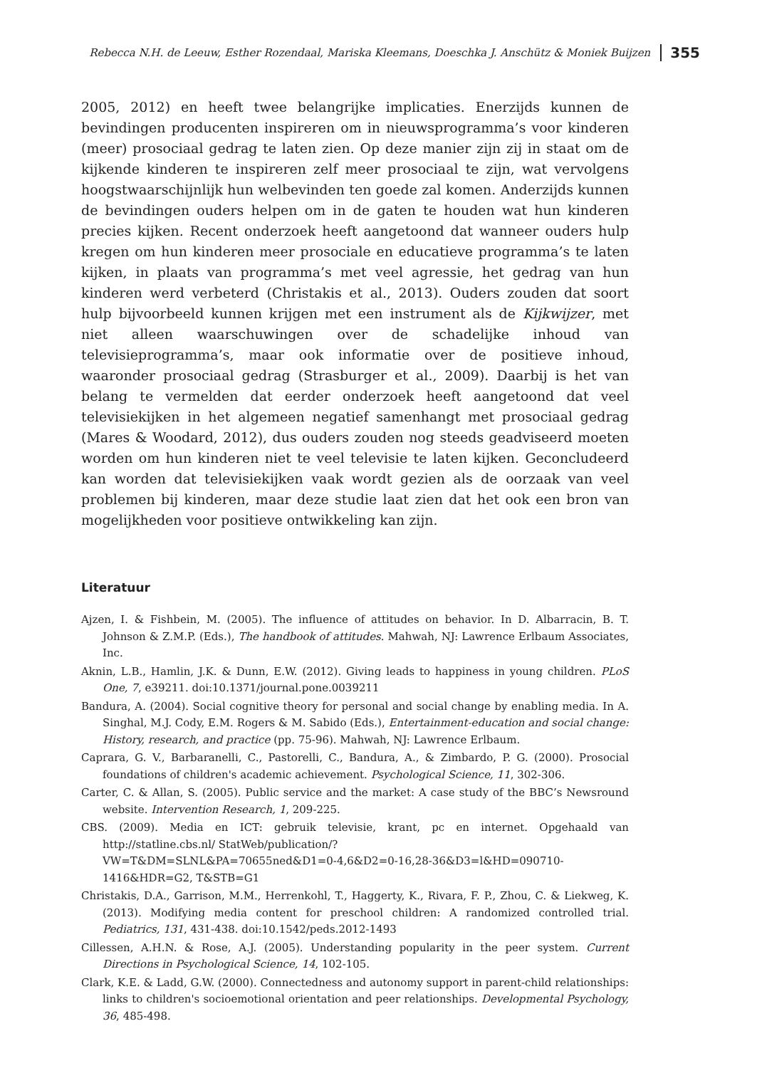Rebecca N.H. de Leeuw, Esther Rozendaal, Mariska Kleemans, Doeschka J. Anschütz & Moniek Buijzen 355
2005, 2012) en heeft twee belangrijke implicaties. Enerzijds kunnen de bevindingen producenten inspireren om in nieuwsprogramma’s voor kinderen (meer) prosociaal gedrag te laten zien. Op deze manier zijn zij in staat om de kijkende kinderen te inspireren zelf meer prosociaal te zijn, wat vervolgens hoogstwaarschijnlijk hun welbevinden ten goede zal komen. Anderzijds kunnen de bevindingen ouders helpen om in de gaten te houden wat hun kinderen precies kijken. Recent onderzoek heeft aangetoond dat wanneer ouders hulp kregen om hun kinderen meer prosociale en educatieve programma’s te laten kijken, in plaats van programma’s met veel agressie, het gedrag van hun kinderen werd verbeterd (Christakis et al., 2013). Ouders zouden dat soort hulp bijvoorbeeld kunnen krijgen met een instrument als de Kijkwijzer, met niet alleen waarschuwingen over de schadelijke inhoud van televisieprogramma’s, maar ook informatie over de positieve inhoud, waaronder prosociaal gedrag (Strasburger et al., 2009). Daarbij is het van belang te vermelden dat eerder onderzoek heeft aangetoond dat veel televisiekijken in het algemeen negatief samenhangt met prosociaal gedrag (Mares & Woodard, 2012), dus ouders zouden nog steeds geadviseerd moeten worden om hun kinderen niet te veel televisie te laten kijken. Geconcludeerd kan worden dat televisiekijken vaak wordt gezien als de oorzaak van veel problemen bij kinderen, maar deze studie laat zien dat het ook een bron van mogelijkheden voor positieve ontwikkeling kan zijn.
Literatuur
Ajzen, I. & Fishbein, M. (2005). The influence of attitudes on behavior. In D. Albarracin, B. T. Johnson & Z.M.P. (Eds.), The handbook of attitudes. Mahwah, NJ: Lawrence Erlbaum Associates, Inc.
Aknin, L.B., Hamlin, J.K. & Dunn, E.W. (2012). Giving leads to happiness in young children. PLoS One, 7, e39211. doi:10.1371/journal.pone.0039211
Bandura, A. (2004). Social cognitive theory for personal and social change by enabling media. In A. Singhal, M.J. Cody, E.M. Rogers & M. Sabido (Eds.), Entertainment-education and social change: History, research, and practice (pp. 75-96). Mahwah, NJ: Lawrence Erlbaum.
Caprara, G. V., Barbaranelli, C., Pastorelli, C., Bandura, A., & Zimbardo, P. G. (2000). Prosocial foundations of children's academic achievement. Psychological Science, 11, 302-306.
Carter, C. & Allan, S. (2005). Public service and the market: A case study of the BBC’s Newsround website. Intervention Research, 1, 209-225.
CBS. (2009). Media en ICT: gebruik televisie, krant, pc en internet. Opgehaald van http://statline.cbs.nl/ StatWeb/publication/?
VW=T&DM=SLNL&PA=70655ned&D1=0-4,6&D2=0-16,28-36&D3=l&HD=090710-1416&HDR=G2, T&STB=G1
Christakis, D.A., Garrison, M.M., Herrenkohl, T., Haggerty, K., Rivara, F. P., Zhou, C. & Liekweg, K. (2013). Modifying media content for preschool children: A randomized controlled trial. Pediatrics, 131, 431-438. doi:10.1542/peds.2012-1493
Cillessen, A.H.N. & Rose, A.J. (2005). Understanding popularity in the peer system. Current Directions in Psychological Science, 14, 102-105.
Clark, K.E. & Ladd, G.W. (2000). Connectedness and autonomy support in parent-child relationships: links to children's socioemotional orientation and peer relationships. Developmental Psychology, 36, 485-498.